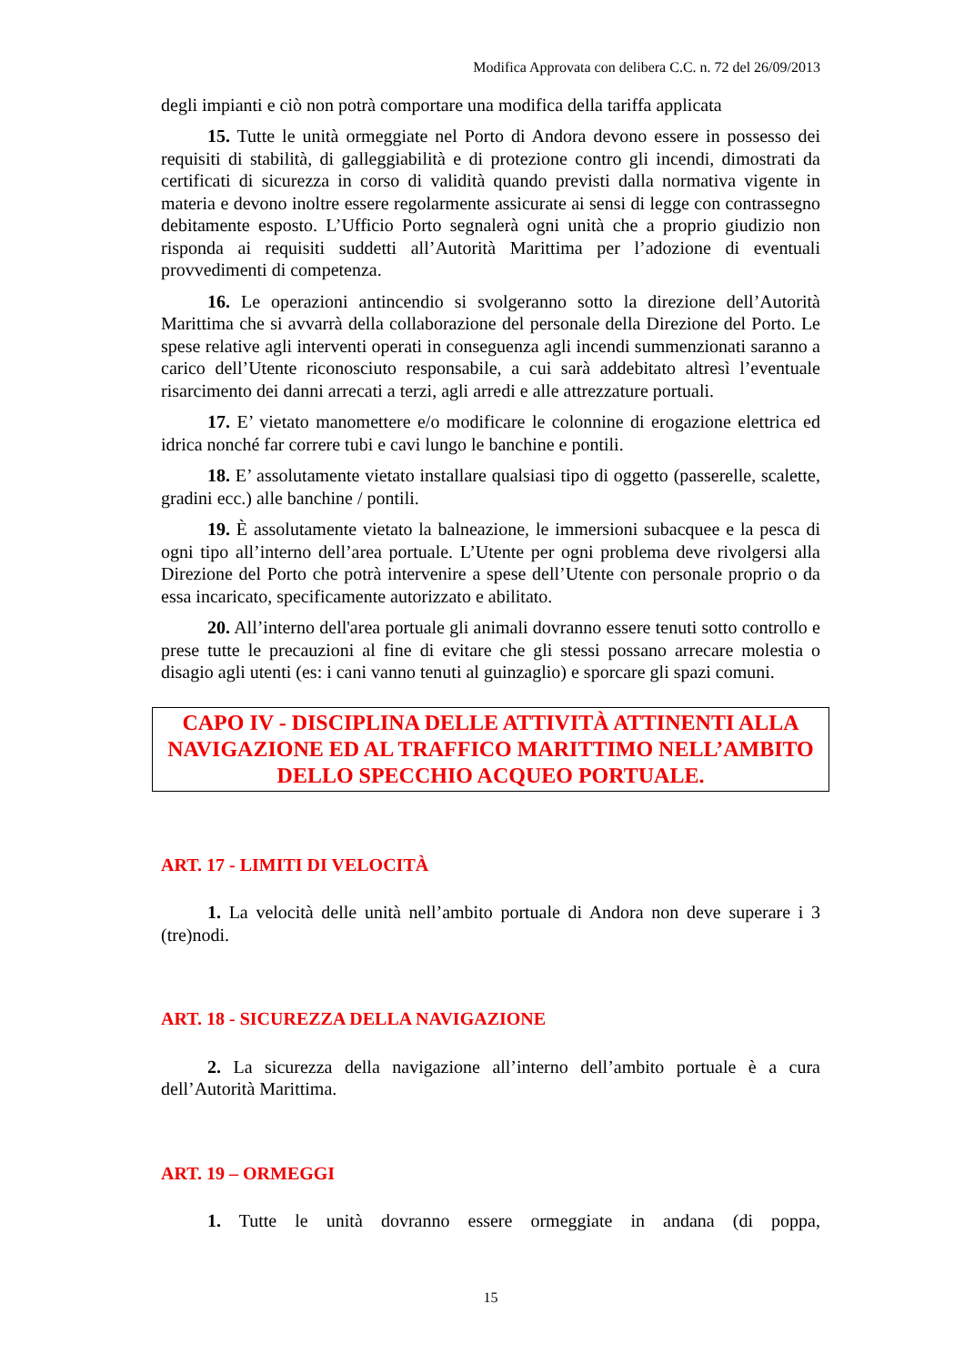Modifica Approvata con delibera C.C. n. 72 del 26/09/2013
degli impianti e ciò non potrà comportare una modifica della tariffa applicata
15. Tutte le unità ormeggiate nel Porto di Andora devono essere in possesso dei requisiti di stabilità, di galleggiabilità e di protezione contro gli incendi, dimostrati da certificati di sicurezza in corso di validità quando previsti dalla normativa vigente in materia e devono inoltre essere regolarmente assicurate ai sensi di legge con contrassegno debitamente esposto. L’Ufficio Porto segnalerà ogni unità che a proprio giudizio non risponda ai requisiti suddetti all’Autorità Marittima per l’adozione di eventuali provvedimenti di competenza.
16. Le operazioni antincendio si svolgeranno sotto la direzione dell’Autorità Marittima che si avvarrà della collaborazione del personale della Direzione del Porto. Le spese relative agli interventi operati in conseguenza agli incendi summenzionati saranno a carico dell’Utente riconosciuto responsabile, a cui sarà addebitato altresì l’eventuale risarcimento dei danni arrecati a terzi, agli arredi e alle attrezzature portuali.
17. E’ vietato manomettere e/o modificare le colonnine di erogazione elettrica ed idrica nonché far correre tubi e cavi lungo le banchine e pontili.
18. E’ assolutamente vietato installare qualsiasi tipo di oggetto (passerelle, scalette, gradini ecc.) alle banchine / pontili.
19. È assolutamente vietato la balneazione, le immersioni subacquee e la pesca di ogni tipo all’interno dell’area portuale. L’Utente per ogni problema deve rivolgersi alla Direzione del Porto che potrà intervenire a spese dell’Utente con personale proprio o da essa incaricato, specificamente autorizzato e abilitato.
20. All’interno dell'area portuale gli animali dovranno essere tenuti sotto controllo e prese tutte le precauzioni al fine di evitare che gli stessi possano arrecare molestia o disagio agli utenti (es: i cani vanno tenuti al guinzaglio) e sporcare gli spazi comuni.
CAPO IV - DISCIPLINA DELLE ATTIVITÀ ATTINENTI ALLA NAVIGAZIONE ED AL TRAFFICO MARITTIMO NELL’AMBITO DELLO SPECCHIO ACQUEO PORTUALE.
ART. 17 - LIMITI DI VELOCITÀ
1. La velocità delle unità nell’ambito portuale di Andora non deve superare i 3 (tre)nodi.
ART. 18 - SICUREZZA DELLA NAVIGAZIONE
2. La sicurezza della navigazione all’interno dell’ambito portuale è a cura dell’Autorità Marittima.
ART. 19 – ORMEGGI
1. Tutte le unità dovranno essere ormeggiate in andana (di poppa,
15